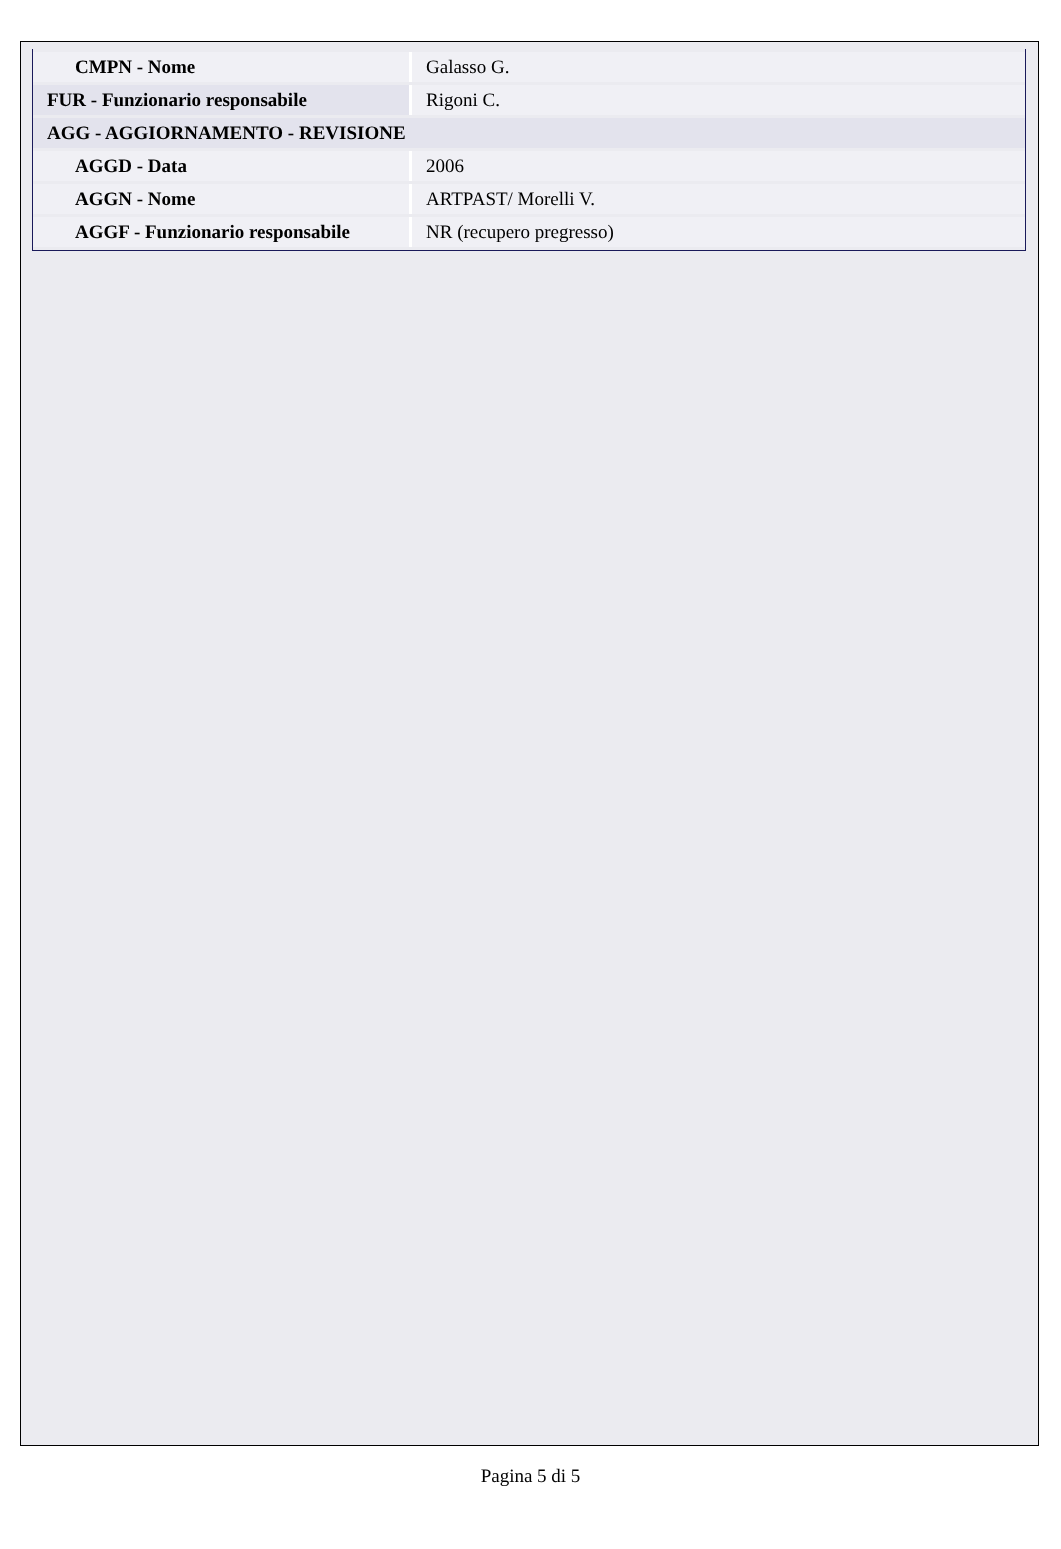| CMPN - Nome | Galasso G. |
| FUR - Funzionario responsabile | Rigoni C. |
| AGG - AGGIORNAMENTO - REVISIONE | |
| AGGD - Data | 2006 |
| AGGN - Nome | ARTPAST/ Morelli V. |
| AGGF - Funzionario responsabile | NR (recupero pregresso) |
Pagina 5 di 5